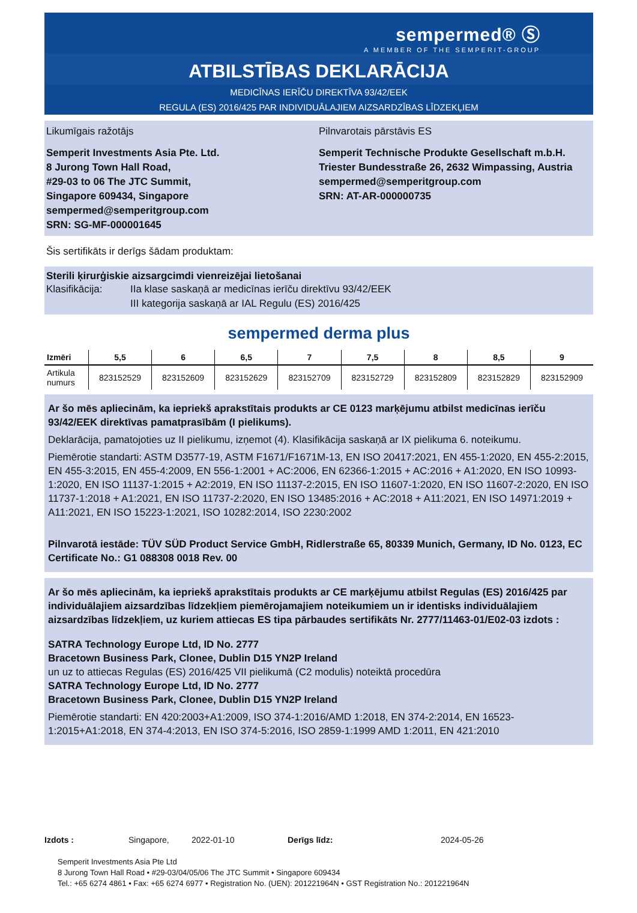sempermed® Ⓢ
A MEMBER OF THE SEMPERIT-GROUP
ATBILSTĪBAS DEKLARĀCIJA
MEDICĪNAS IERĪČU DIREKTĪVA 93/42/EEK
REGULA (ES) 2016/425 PAR INDIVIDUĀLAJIEM AIZSARDZĪBAS LĪDZEKĻIEM
Likumīgais ražotājs Pilnvarotais pārstāvis ES
Semperit Investments Asia Pte. Ltd.
8 Jurong Town Hall Road,
#29-03 to 06 The JTC Summit,
Singapore 609434, Singapore
sempermed@semperitgroup.com
SRN: SG-MF-000001645
Semperit Technische Produkte Gesellschaft m.b.H.
Triester Bundesstraße 26, 2632 Wimpassing, Austria
sempermed@semperitgroup.com
SRN: AT-AR-000000735
Šis sertifikāts ir derīgs šādam produktam:
Sterili ķirurģiskie aizsargcimdi vienreizējai lietošanai
Klasifikācija: IIa klase saskaņā ar medicīnas ierīču direktīvu 93/42/EEK
III kategorija saskaņā ar IAL Regulu (ES) 2016/425
sempermed derma plus
| Izmēri | 5,5 | 6 | 6,5 | 7 | 7,5 | 8 | 8,5 | 9 |
| --- | --- | --- | --- | --- | --- | --- | --- | --- |
| Artikula numurs | 823152529 | 823152609 | 823152629 | 823152709 | 823152729 | 823152809 | 823152829 | 823152909 |
Ar šo mēs apliecinām, ka iepriekš aprakstītais produkts ar CE 0123 marķējumu atbilst medicīnas ierīču 93/42/EEK direktīvas pamatprasībām (I pielikums).
Deklarācija, pamatojoties uz II pielikumu, izņemot (4). Klasifikācija saskaņā ar IX pielikuma 6. noteikumu.
Piemērotie standarti: ASTM D3577-19, ASTM F1671/F1671M-13, EN ISO 20417:2021, EN 455-1:2020, EN 455-2:2015, EN 455-3:2015, EN 455-4:2009, EN 556-1:2001 + AC:2006, EN 62366-1:2015 + AC:2016 + A1:2020, EN ISO 10993-1:2020, EN ISO 11137-1:2015 + A2:2019, EN ISO 11137-2:2015, EN ISO 11607-1:2020, EN ISO 11607-2:2020, EN ISO 11737-1:2018 + A1:2021, EN ISO 11737-2:2020, EN ISO 13485:2016 + AC:2018 + A11:2021, EN ISO 14971:2019 + A11:2021, EN ISO 15223-1:2021, ISO 10282:2014, ISO 2230:2002
Pilnvarotā iestāde: TÜV SÜD Product Service GmbH, Ridlerstraße 65, 80339 Munich, Germany, ID No. 0123, EC Certificate No.: G1 088308 0018 Rev. 00
Ar šo mēs apliecinām, ka iepriekš aprakstītais produkts ar CE marķējumu atbilst Regulas (ES) 2016/425 par individuālajiem aizsardzības līdzekļiem piemērojamajiem noteikumiem un ir identisks individuālajiem aizsardzības līdzekļiem, uz kuriem attiecas ES tipa pārbaudes sertifikāts Nr. 2777/11463-01/E02-03 izdots :
SATRA Technology Europe Ltd, ID No. 2777
Bracetown Business Park, Clonee, Dublin D15 YN2P Ireland
un uz to attiecas Regulas (ES) 2016/425 VII pielikumā (C2 modulis) noteiktā procedūra
SATRA Technology Europe Ltd, ID No. 2777
Bracetown Business Park, Clonee, Dublin D15 YN2P Ireland
Piemērotie standarti: EN 420:2003+A1:2009, ISO 374-1:2016/AMD 1:2018, EN 374-2:2014, EN 16523-1:2015+A1:2018, EN 374-4:2013, EN ISO 374-5:2016, ISO 2859-1:1999 AMD 1:2011, EN 421:2010
Izdots : Singapore, 2022-01-10 Derīgs līdz: 2024-05-26
Semperit Investments Asia Pte Ltd
8 Jurong Town Hall Road • #29-03/04/05/06 The JTC Summit • Singapore 609434
Tel.: +65 6274 4861 • Fax: +65 6274 6977 • Registration No. (UEN): 201221964N • GST Registration No.: 201221964N